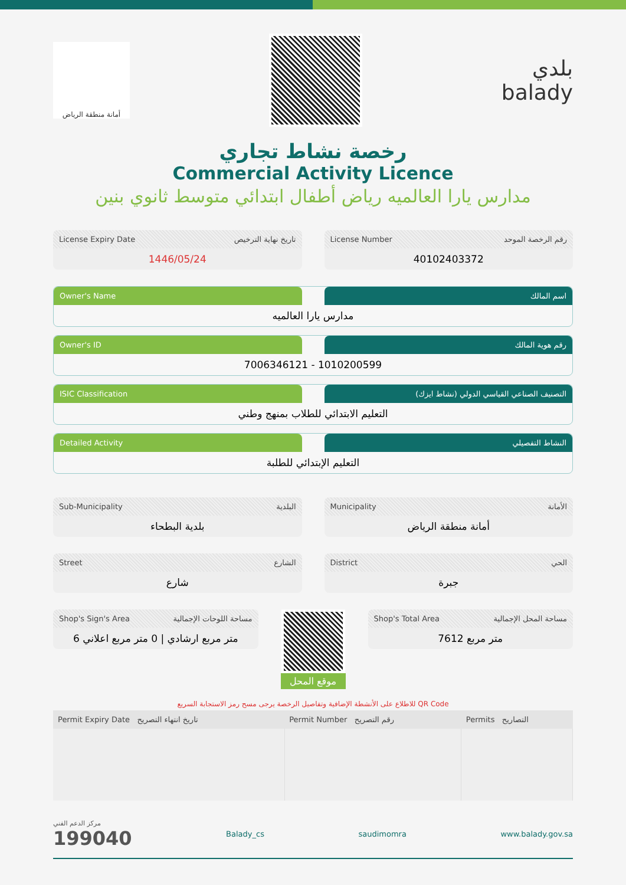أمانة منطقة الرياض
بلدي
balady
رخصة نشاط تجاري
Commercial Activity Licence
مدارس يارا العالميه رياض أطفال ابتدائي متوسط ثانوي بنين
License Expiry Date تاريخ نهاية الترخيص
1446/05/24
License Number رقم الرخصة الموحد
40102403372
Owner's Name اسم المالك
مدارس يارا العالميه
Owner's ID رقم هوية المالك
7006346121 - 1010200599
ISIC Classification التصنيف الصناعي القياسي الدولي (نشاط ايزك)
التعليم الابتدائي للطلاب بمنهج وطني
Detailed Activity النشاط التفصيلي
التعليم الإبتدائي للطلبة
Sub-Municipality البلدية
بلدية البطحاء
Municipality الأمانة
أمانة منطقة الرياض
Street الشارع
شارع
District الحي
جبرة
Shop's Sign's Area مساحة اللوحات الإجمالية
6 متر مربع ارشادي | 0 متر مربع اعلاني
موقع المحل
Shop's Total Area مساحة المحل الإجمالية
7612 متر مربع
للاطلاع على الأنشطة الإضافية وتفاصيل الرخصة يرجى مسح رمز الاستجابة السريع QR Code
| Permit Expiry Date تاريخ انتهاء التصريح | Permit Number رقم التصريح | Permits التصاريح |
| --- | --- | --- |
مركز الدعم الفني
199040
Balady_cs saudimomra www.balady.gov.sa